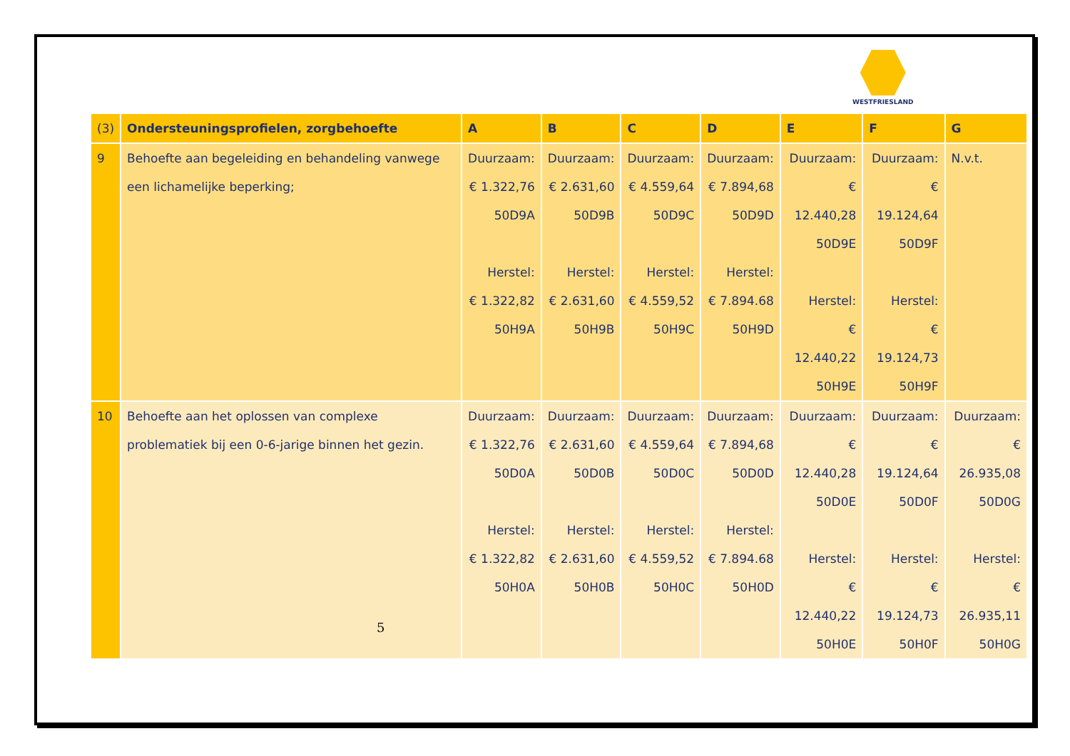WESTFRIESLAND
| (3) | Ondersteuningsprofielen, zorgbehoefte | A | B | C | D | E | F | G |
| --- | --- | --- | --- | --- | --- | --- | --- | --- |
| 9 | Behoefte aan begeleiding en behandeling vanwege een lichamelijke beperking; | Duurzaam: € 1.322,76 50D9A Herstel: € 1.322,82 50H9A | Duurzaam: € 2.631,60 50D9B Herstel: € 2.631,60 50H9B | Duurzaam: € 4.559,64 50D9C Herstel: € 4.559,52 50H9C | Duurzaam: € 7.894,68 50D9D Herstel: € 7.894.68 50H9D | Duurzaam: € 12.440,28 50D9E Herstel: € 12.440,22 50H9E | Duurzaam: € 19.124,64 50D9F Herstel: € 19.124,73 50H9F | N.v.t. |
| 10 | Behoefte aan het oplossen van complexe problematiek bij een 0-6-jarige binnen het gezin. | Duurzaam: € 1.322,76 50D0A Herstel: € 1.322,82 50H0A | Duurzaam: € 2.631,60 50D0B Herstel: € 2.631,60 50H0B | Duurzaam: € 4.559,64 50D0C Herstel: € 4.559,52 50H0C | Duurzaam: € 7.894,68 50D0D Herstel: € 7.894.68 50H0D | Duurzaam: € 12.440,28 50D0E Herstel: € 12.440,22 50H0E | Duurzaam: € 19.124,64 50D0F Herstel: € 19.124,73 50H0F | Duurzaam: € 26.935,08 50D0G Herstel: € 26.935,11 50H0G |
5